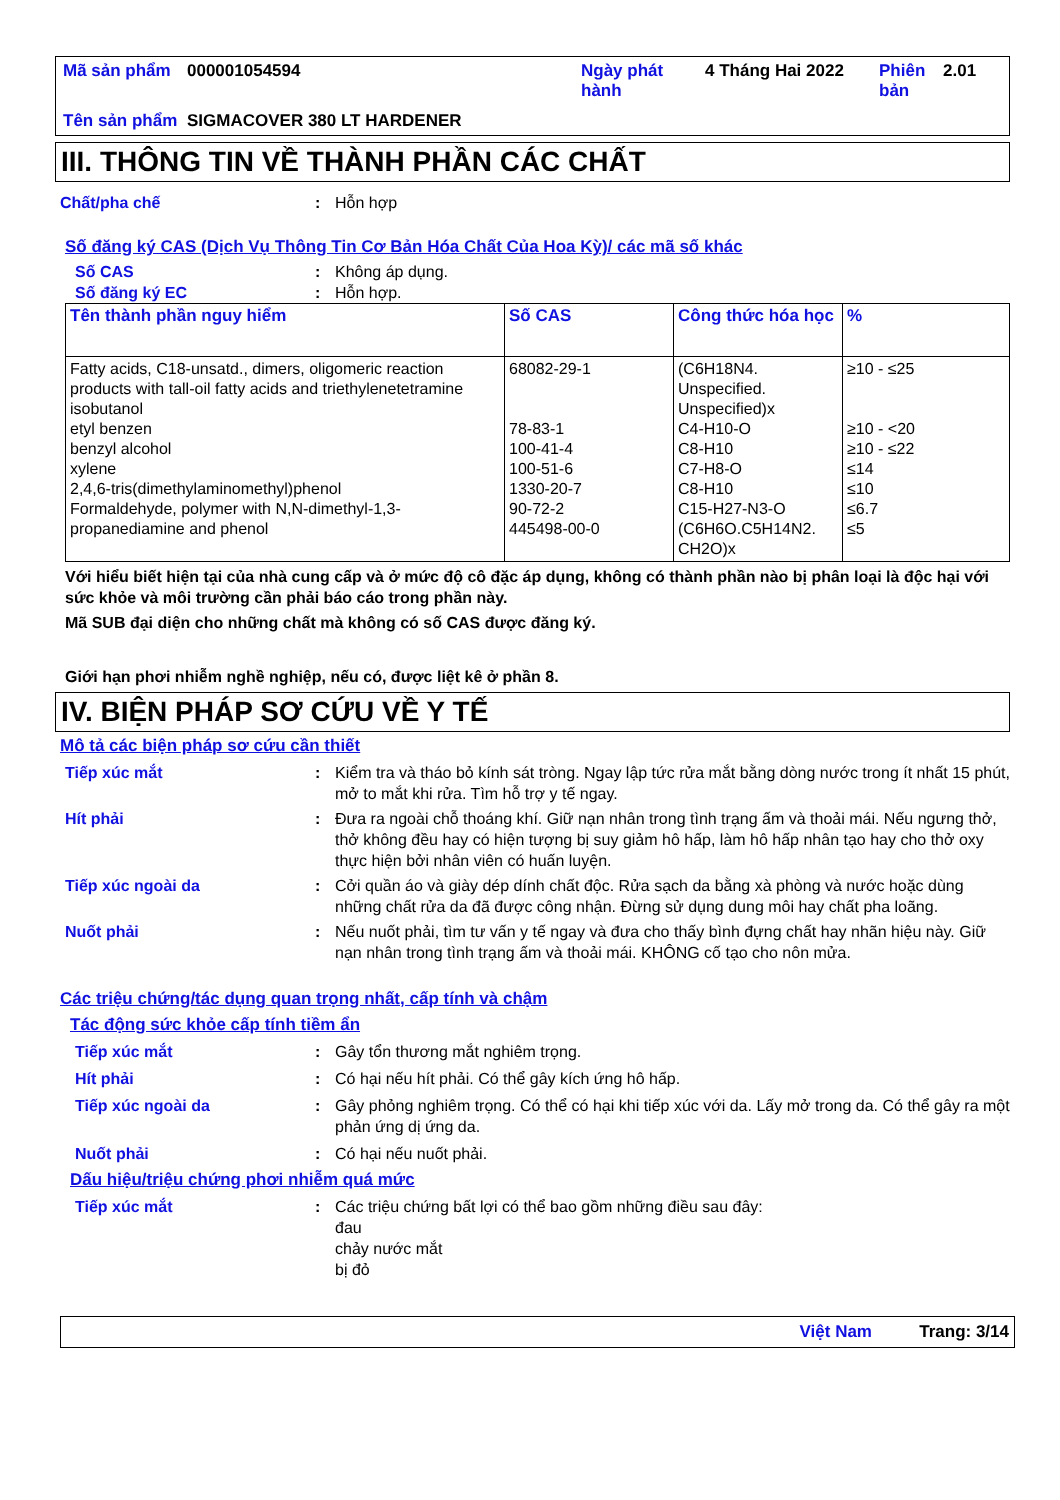| Mã sản phẩm | 000001054594 | Ngày phát hành | 4 Tháng Hai 2022 | Phiên bản | 2.01 |
| Tên sản phẩm | SIGMACOVER 380 LT HARDENER | | | | |
III. THÔNG TIN VỀ THÀNH PHẦN CÁC CHẤT
Chất/pha chế : Hỗn hợp
Số đăng ký CAS (Dịch Vụ Thông Tin Cơ Bản Hóa Chất Của Hoa Kỳ)/ các mã số khác
Số CAS : Không áp dụng.
Số đăng ký EC : Hỗn hợp.
| Tên thành phần nguy hiểm | Số CAS | Công thức hóa học | % |
| --- | --- | --- | --- |
| Fatty acids, C18-unsatd., dimers, oligomeric reaction products with tall-oil fatty acids and triethylenetetramine isobutanol etyl benzen benzyl alcohol xylene 2,4,6-tris(dimethylaminomethyl)phenol Formaldehyde, polymer with N,N-dimethyl-1,3-propanediamine and phenol | 68082-29-1 78-83-1 100-41-4 100-51-6 1330-20-7 90-72-2 445498-00-0 | (C6H18N4. Unspecified. Unspecified)x C4-H10-O C8-H10 C7-H8-O C8-H10 C15-H27-N3-O (C6H6O.C5H14N2. CH2O)x | ≥10 - ≤25 ≥10 - <20 ≥10 - ≤22 ≤14 ≤10 ≤6.7 ≤5 |
Với hiểu biết hiện tại của nhà cung cấp và ở mức độ cô đặc áp dụng, không có thành phần nào bị phân loại là độc hại với sức khỏe và môi trường cần phải báo cáo trong phần này.
Mã SUB đại diện cho những chất mà không có số CAS được đăng ký.
Giới hạn phơi nhiễm nghề nghiệp, nếu có, được liệt kê ở phần 8.
IV. BIỆN PHÁP SƠ CỨU VỀ Y TẾ
Mô tả các biện pháp sơ cứu cần thiết
Tiếp xúc mắt : Kiểm tra và tháo bỏ kính sát tròng. Ngay lập tức rửa mắt bằng dòng nước trong ít nhất 15 phút, mở to mắt khi rửa. Tìm hỗ trợ y tế ngay.
Hít phải : Đưa ra ngoài chỗ thoáng khí. Giữ nạn nhân trong tình trạng ấm và thoải mái. Nếu ngưng thở, thở không đều hay có hiện tượng bị suy giảm hô hấp, làm hô hấp nhân tạo hay cho thở oxy thực hiện bởi nhân viên có huấn luyện.
Tiếp xúc ngoài da : Cởi quần áo và giày dép dính chất độc. Rửa sạch da bằng xà phòng và nước hoặc dùng những chất rửa da đã được công nhận. Đừng sử dụng dung môi hay chất pha loãng.
Nuốt phải : Nếu nuốt phải, tìm tư vấn y tế ngay và đưa cho thấy bình đựng chất hay nhãn hiệu này. Giữ nạn nhân trong tình trạng ấm và thoải mái. KHÔNG cố tạo cho nôn mửa.
Các triệu chứng/tác dụng quan trọng nhất, cấp tính và chậm
Tác động sức khỏe cấp tính tiềm ẩn
Tiếp xúc mắt : Gây tổn thương mắt nghiêm trọng.
Hít phải : Có hại nếu hít phải. Có thể gây kích ứng hô hấp.
Tiếp xúc ngoài da : Gây phỏng nghiêm trọng. Có thể có hại khi tiếp xúc với da. Lấy mở trong da. Có thể gây ra một phản ứng dị ứng da.
Nuốt phải : Có hại nếu nuốt phải.
Dấu hiệu/triệu chứng phơi nhiễm quá mức
Tiếp xúc mắt : Các triệu chứng bất lợi có thể bao gồm những điều sau đây:
đau
chảy nước mắt
bị đỏ
Việt Nam Trang: 3/14